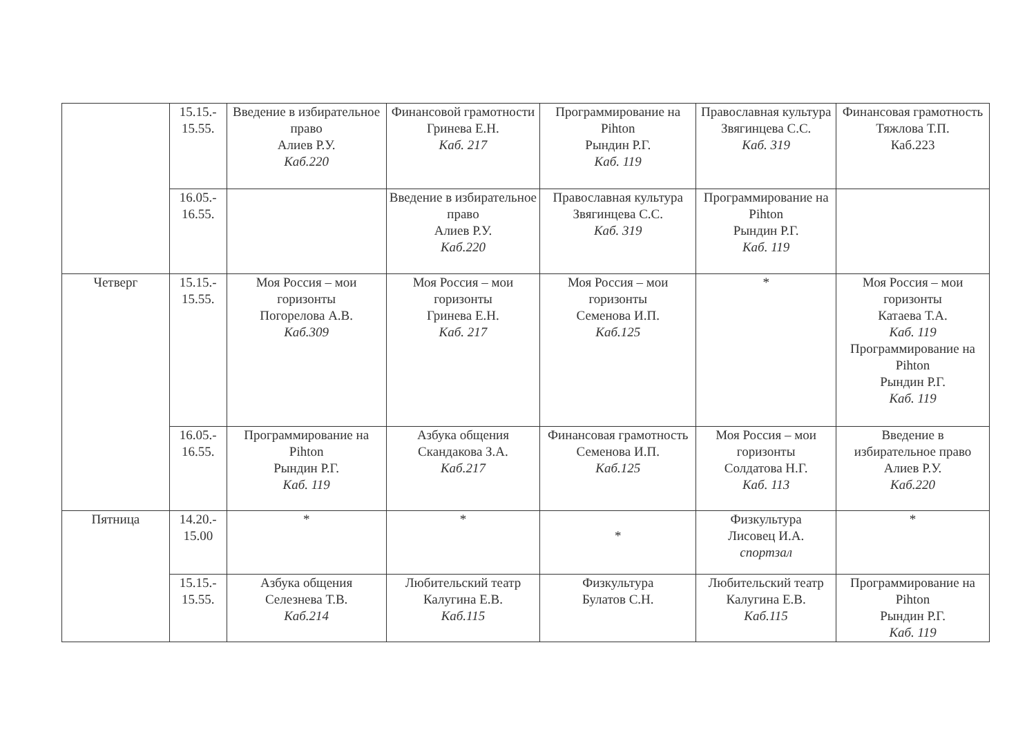| | 15.15.- 15.55. | Введение в избирательное право Алиев Р.У. Каб.220 | Финансовой грамотности Гринева Е.Н. Каб. 217 | Программирование на Pihton Рындин Р.Г. Каб. 119 | Православная культура Звягинцева С.С. Каб. 319 | Финансовая грамотность Тяжлова Т.П. Каб.223 |
| | 16.05.- 16.55. | | Введение в избирательное право Алиев Р.У. Каб.220 | Православная культура Звягинцева С.С. Каб. 319 | Программирование на Pihton Рындин Р.Г. Каб. 119 | |
| Четверг | 15.15.- 15.55. | Моя Россия – мои горизонты Погорелова А.В. Каб.309 | Моя Россия – мои горизонты Гринева Е.Н. Каб. 217 | Моя Россия – мои горизонты Семенова И.П. Каб.125 | * | Моя Россия – мои горизонты Катаева Т.А. Каб. 119 Программирование на Pihton Рындин Р.Г. Каб. 119 |
| | 16.05.- 16.55. | Программирование на Pihton Рындин Р.Г. Каб. 119 | Азбука общения Скандакова З.А. Каб.217 | Финансовая грамотность Семенова И.П. Каб.125 | Моя Россия – мои горизонты Солдатова Н.Г. Каб. 113 | Введение в избирательное право Алиев Р.У. Каб.220 |
| Пятница | 14.20.- 15.00 | * | * | * | Физкультура Лисовец И.А. спортзал | * |
| | 15.15.- 15.55. | Азбука общения Селезнева Т.В. Каб.214 | Любительский театр Калугина Е.В. Каб.115 | Физкультура Булатов С.Н. | Любительский театр Калугина Е.В. Каб.115 | Программирование на Pihton Рындин Р.Г. Каб. 119 |